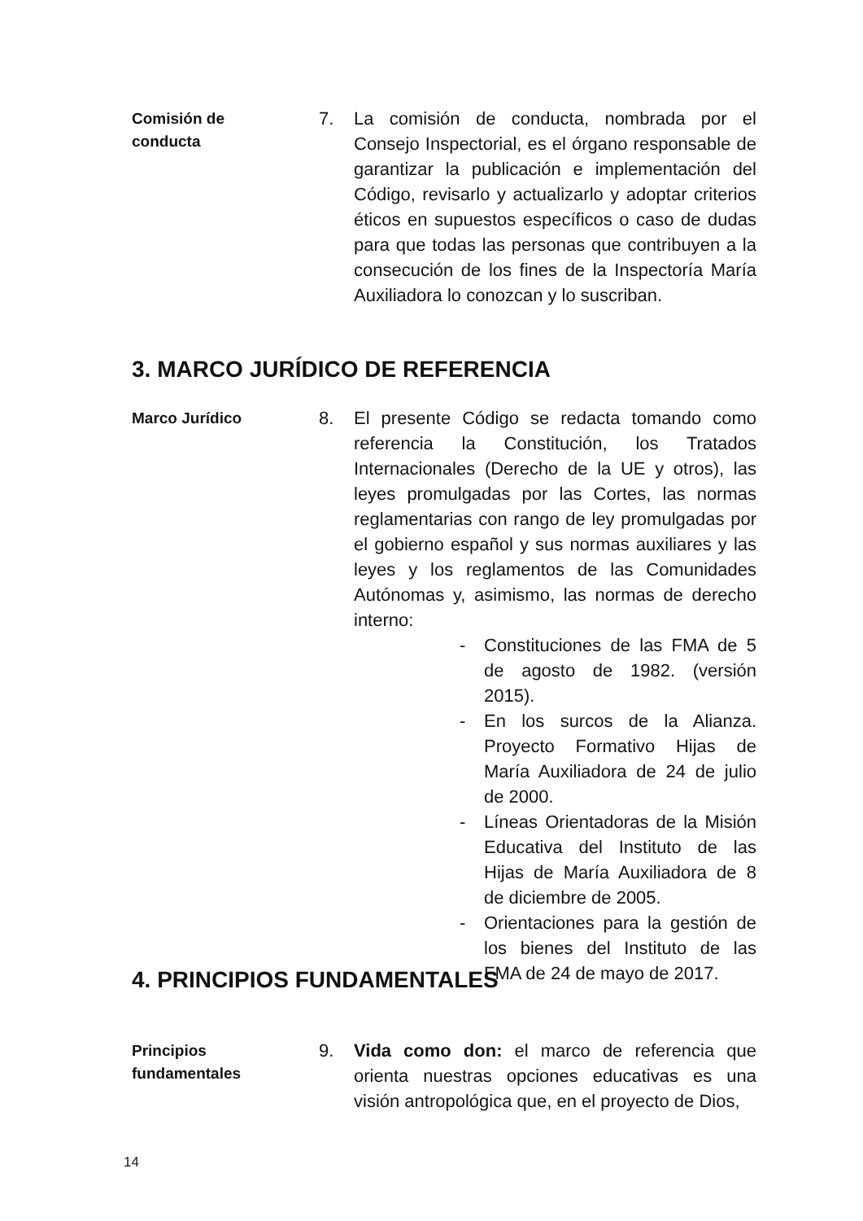Comisión de
conducta
7. La comisión de conducta, nombrada por el Consejo Inspectorial, es el órgano responsable de garantizar la publicación e implementación del Código, revisarlo y actualizarlo y adoptar criterios éticos en supuestos específicos o caso de dudas para que todas las personas que contribuyen a la consecución de los fines de la Inspectoría María Auxiliadora lo conozcan y lo suscriban.
3. MARCO JURÍDICO DE REFERENCIA
Marco Jurídico
8. El presente Código se redacta tomando como referencia la Constitución, los Tratados Internacionales (Derecho de la UE y otros), las leyes promulgadas por las Cortes, las normas reglamentarias con rango de ley promulgadas por el gobierno español y sus normas auxiliares y las leyes y los reglamentos de las Comunidades Autónomas y, asimismo, las normas de derecho interno:
- Constituciones de las FMA de 5 de agosto de 1982. (versión 2015).
- En los surcos de la Alianza. Proyecto Formativo Hijas de María Auxiliadora de 24 de julio de 2000.
- Líneas Orientadoras de la Misión Educativa del Instituto de las Hijas de María Auxiliadora de 8 de diciembre de 2005.
- Orientaciones para la gestión de los bienes del Instituto de las FMA de 24 de mayo de 2017.
4. PRINCIPIOS FUNDAMENTALES
Principios
fundamentales
9. Vida como don: el marco de referencia que orienta nuestras opciones educativas es una visión antropológica que, en el proyecto de Dios,
14